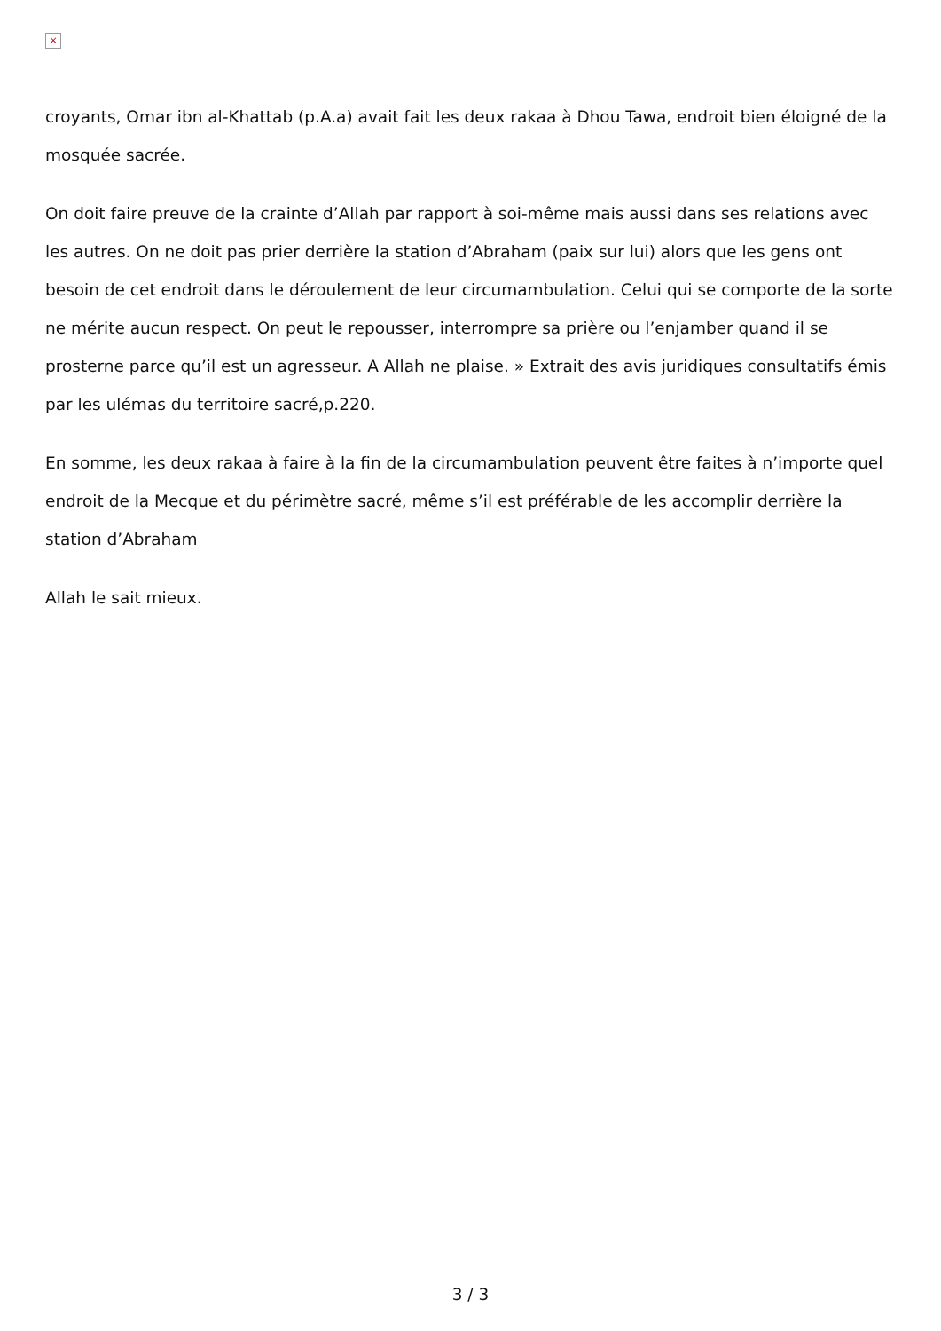×
croyants, Omar ibn al-Khattab (p.A.a) avait fait les deux rakaa à Dhou Tawa, endroit bien éloigné de la mosquée sacrée.
On doit faire preuve de la crainte d’Allah par rapport à soi-même mais aussi dans ses relations avec les autres. On ne doit pas prier derrière la station d’Abraham (paix sur lui) alors que les gens ont besoin de cet endroit dans le déroulement de leur circumambulation. Celui qui se comporte de la sorte ne mérite aucun respect. On peut le repousser, interrompre sa prière ou l’enjamber quand il se prosterne parce qu’il est un agresseur. A Allah ne plaise. » Extrait des avis juridiques consultatifs émis par les ulémas du territoire sacré,p.220.
En somme, les deux rakaa à faire à la fin de la circumambulation peuvent être faites à n’importe quel endroit de la Mecque et du périmètre sacré, même s’il est préférable de les accomplir derrière la station d’Abraham
Allah le sait mieux.
3 / 3